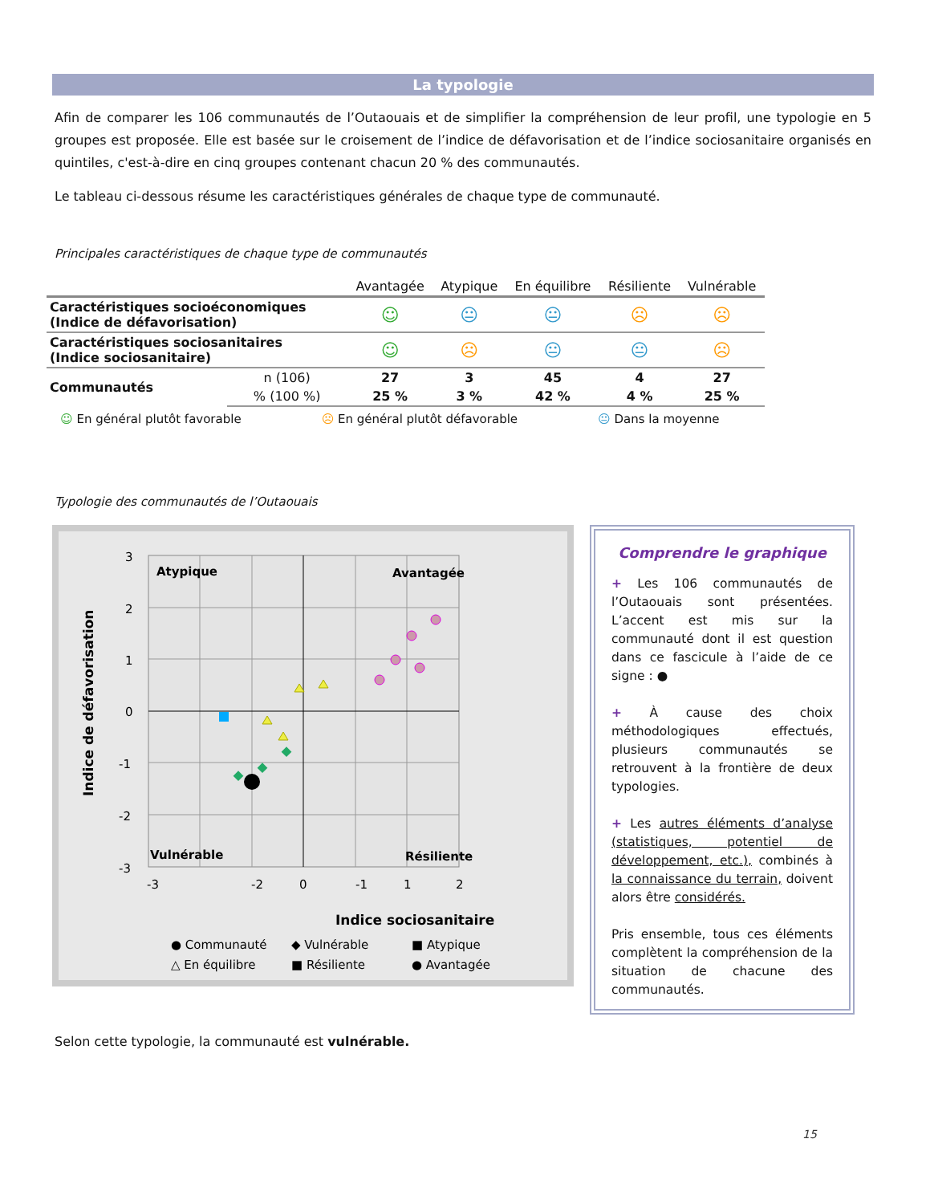La typologie
Afin de comparer les 106 communautés de l’Outaouais et de simplifier la compréhension de leur profil, une typologie en 5 groupes est proposée. Elle est basée sur le croisement de l’indice de défavorisation et de l’indice sociosanitaire organisés en quintiles, c'est-à-dire en cinq groupes contenant chacun 20 % des communautés.
Le tableau ci-dessous résume les caractéristiques générales de chaque type de communauté.
Principales caractéristiques de chaque type de communautés
| | | Avantagée | Atypique | En équilibre | Résiliente | Vulnérable |
| --- | --- | --- | --- | --- | --- | --- |
| Caractéristiques socioéconomiques (Indice de défavorisation) | | ☺ | 😐 | 😐 | ☹ | ☹ |
| Caractéristiques sociosanitaires (Indice sociosanitaire) | | ☺ | ☹ | 😐 | 😐 | ☹ |
| Communautés | n (106) | 27 | 3 | 45 | 4 | 27 |
| | % (100 %) | 25 % | 3 % | 42 % | 4 % | 25 % |
☺ En général plutôt favorable ☹ En général plutôt défavorable 😐 Dans la moyenne
Typologie des communautés de l’Outaouais
Atypique
Avantagée
Vulnérable
Résiliente
3
2
1
0
-1
-2
-3
-3
-2
-1
0
1
2
Indice sociosanitaire
Indice de défavorisation
● Communauté
◆ Vulnérable
■ Atypique
△ En équilibre
■ Résiliente
● Avantagée
Comprendre le graphique
+ Les 106 communautés de l’Outaouais sont présentées. L’accent est mis sur la communauté dont il est question dans ce fascicule à l’aide de ce signe : ●
+ À cause des choix méthodologiques effectués, plusieurs communautés se retrouvent à la frontière de deux typologies.
+ Les autres éléments d’analyse (statistiques, potentiel de développement, etc.), combinés à la connaissance du terrain, doivent alors être considérés.
Pris ensemble, tous ces éléments complètent la compréhension de la situation de chacune des communautés.
Selon cette typologie, la communauté est vulnérable.
15